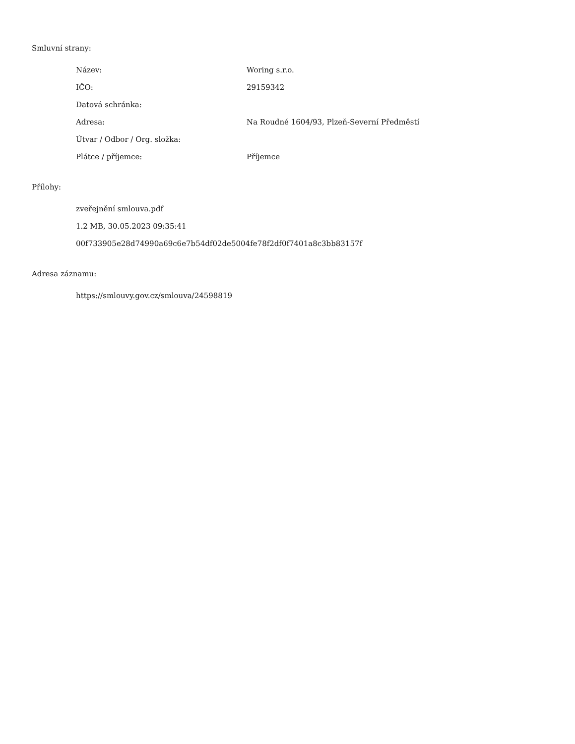Smluvní strany:
| Název: | Woring s.r.o. |
| IČO: | 29159342 |
| Datová schránka: | |
| Adresa: | Na Roudné 1604/93, Plzeň-Severní Předměstí |
| Útvar / Odbor / Org. složka: | |
| Plátce / příjemce: | Příjemce |
Přílohy:
zveřejnění smlouva.pdf
1.2 MB, 30.05.2023 09:35:41
00f733905e28d74990a69c6e7b54df02de5004fe78f2df0f7401a8c3bb83157f
Adresa záznamu:
https://smlouvy.gov.cz/smlouva/24598819